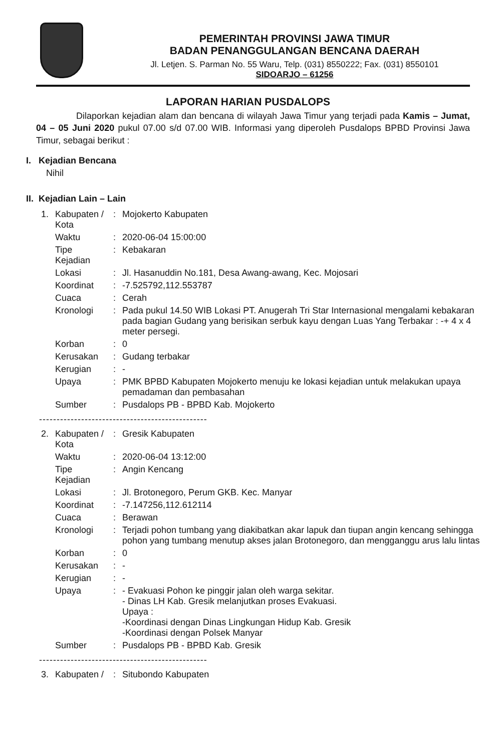PEMERINTAH PROVINSI JAWA TIMUR
BADAN PENANGGULANGAN BENCANA DAERAH
Jl. Letjen. S. Parman No. 55 Waru, Telp. (031) 8550222; Fax. (031) 8550101
SIDOARJO – 61256
LAPORAN HARIAN PUSDALOPS
Dilaporkan kejadian alam dan bencana di wilayah Jawa Timur yang terjadi pada Kamis – Jumat, 04 – 05 Juni 2020 pukul 07.00 s/d 07.00 WIB. Informasi yang diperoleh Pusdalops BPBD Provinsi Jawa Timur, sebagai berikut :
I. Kejadian Bencana
Nihil
II. Kejadian Lain – Lain
| 1. | Kabupaten / Kota | : | Mojokerto Kabupaten |
| | Waktu | : | 2020-06-04 15:00:00 |
| | Tipe Kejadian | : | Kebakaran |
| | Lokasi | : | Jl. Hasanuddin No.181, Desa Awang-awang, Kec. Mojosari |
| | Koordinat | : | -7.525792,112.553787 |
| | Cuaca | : | Cerah |
| | Kronologi | : | Pada pukul 14.50 WIB Lokasi PT. Anugerah Tri Star Internasional mengalami kebakaran pada bagian Gudang yang berisikan serbuk kayu dengan Luas Yang Terbakar : -+ 4 x 4 meter persegi. |
| | Korban | : | 0 |
| | Kerusakan | : | Gudang terbakar |
| | Kerugian | : | - |
| | Upaya | : | PMK BPBD Kabupaten Mojokerto menuju ke lokasi kejadian untuk melakukan upaya pemadaman dan pembasahan |
| | Sumber | : | Pusdalops PB - BPBD Kab. Mojokerto |
------------------------------------------------
| 2. | Kabupaten / Kota | : | Gresik Kabupaten |
| | Waktu | : | 2020-06-04 13:12:00 |
| | Tipe Kejadian | : | Angin Kencang |
| | Lokasi | : | Jl. Brotonegoro, Perum GKB. Kec. Manyar |
| | Koordinat | : | -7.147256,112.612114 |
| | Cuaca | : | Berawan |
| | Kronologi | : | Terjadi pohon tumbang yang diakibatkan akar lapuk dan tiupan angin kencang sehingga pohon yang tumbang menutup akses jalan Brotonegoro, dan mengganggu arus lalu lintas |
| | Korban | : | 0 |
| | Kerusakan | : | - |
| | Kerugian | : | - |
| | Upaya | : | - Evakuasi Pohon ke pinggir jalan oleh warga sekitar. - Dinas LH Kab. Gresik melanjutkan proses Evakuasi. Upaya : -Koordinasi dengan Dinas Lingkungan Hidup Kab. Gresik -Koordinasi dengan Polsek Manyar |
| | Sumber | : | Pusdalops PB - BPBD Kab. Gresik |
------------------------------------------------
| 3. | Kabupaten / | : | Situbondo Kabupaten |